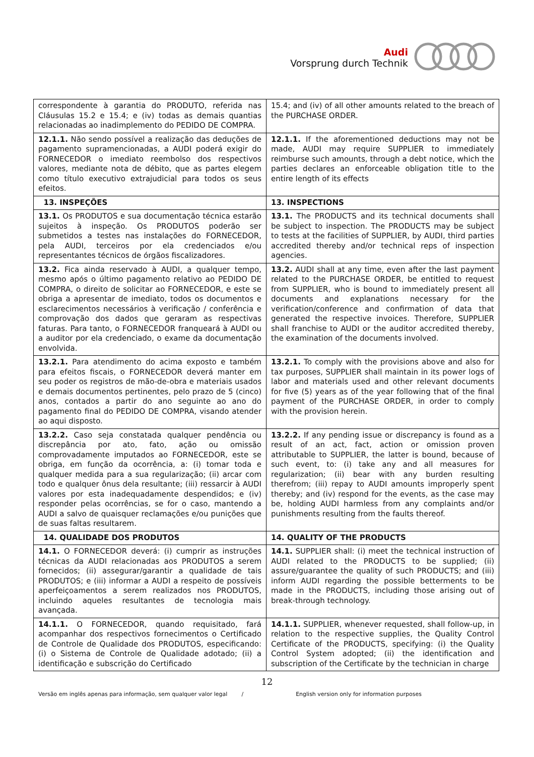Audi
Vorsprung durch Technik
| correspondente à garantia do PRODUTO, referida nas Cláusulas 15.2 e 15.4; e (iv) todas as demais quantias relacionadas ao inadimplemento do PEDIDO DE COMPRA. | 15.4; and (iv) of all other amounts related to the breach of the PURCHASE ORDER. |
| 12.1.1. Não sendo possível a realização das deduções de pagamento supramencionadas, a AUDI poderá exigir do FORNECEDOR o imediato reembolso dos respectivos valores, mediante nota de débito, que as partes elegem como título executivo extrajudicial para todos os seus efeitos. | 12.1.1. If the aforementioned deductions may not be made, AUDI may require SUPPLIER to immediately reimburse such amounts, through a debt notice, which the parties declares an enforceable obligation title to the entire length of its effects |
| 13. INSPEÇÕES | 13. INSPECTIONS |
| 13.1. Os PRODUTOS e sua documentação técnica estarão sujeitos à inspeção. Os PRODUTOS poderão ser submetidos a testes nas instalações do FORNECEDOR, pela AUDI, terceiros por ela credenciados e/ou representantes técnicos de órgãos fiscalizadores. | 13.1. The PRODUCTS and its technical documents shall be subject to inspection. The PRODUCTS may be subject to tests at the facilities of SUPPLIER, by AUDI, third parties accredited thereby and/or technical reps of inspection agencies. |
| 13.2. Fica ainda reservado à AUDI, a qualquer tempo, mesmo após o último pagamento relativo ao PEDIDO DE COMPRA, o direito de solicitar ao FORNECEDOR, e este se obriga a apresentar de imediato, todos os documentos e esclarecimentos necessários à verificação / conferência e comprovação dos dados que geraram as respectivas faturas. Para tanto, o FORNECEDOR franqueará à AUDI ou a auditor por ela credenciado, o exame da documentação envolvida. | 13.2. AUDI shall at any time, even after the last payment related to the PURCHASE ORDER, be entitled to request from SUPPLIER, who is bound to immediately present all documents and explanations necessary for the verification/conference and confirmation of data that generated the respective invoices. Therefore, SUPPLIER shall franchise to AUDI or the auditor accredited thereby, the examination of the documents involved. |
| 13.2.1. Para atendimento do acima exposto e também para efeitos fiscais, o FORNECEDOR deverá manter em seu poder os registros de mão-de-obra e materiais usados e demais documentos pertinentes, pelo prazo de 5 (cinco) anos, contados a partir do ano seguinte ao ano do pagamento final do PEDIDO DE COMPRA, visando atender ao aqui disposto. | 13.2.1. To comply with the provisions above and also for tax purposes, SUPPLIER shall maintain in its power logs of labor and materials used and other relevant documents for five (5) years as of the year following that of the final payment of the PURCHASE ORDER, in order to comply with the provision herein. |
| 13.2.2. Caso seja constatada qualquer pendência ou discrepância por ato, fato, ação ou omissão comprovadamente imputados ao FORNECEDOR, este se obriga, em função da ocorrência, a: (i) tomar toda e qualquer medida para a sua regularização; (ii) arcar com todo e qualquer ônus dela resultante; (iii) ressarcir à AUDI valores por esta inadequadamente despendidos; e (iv) responder pelas ocorrências, se for o caso, mantendo a AUDI a salvo de quaisquer reclamações e/ou punições que de suas faltas resultarem. | 13.2.2. If any pending issue or discrepancy is found as a result of an act, fact, action or omission proven attributable to SUPPLIER, the latter is bound, because of such event, to: (i) take any and all measures for regularization; (ii) bear with any burden resulting therefrom; (iii) repay to AUDI amounts improperly spent thereby; and (iv) respond for the events, as the case may be, holding AUDI harmless from any complaints and/or punishments resulting from the faults thereof. |
| 14. QUALIDADE DOS PRODUTOS | 14. QUALITY OF THE PRODUCTS |
| 14.1. O FORNECEDOR deverá: (i) cumprir as instruções técnicas da AUDI relacionadas aos PRODUTOS a serem fornecidos; (ii) assegurar/garantir a qualidade de tais PRODUTOS; e (iii) informar a AUDI a respeito de possíveis aperfeiçoamentos a serem realizados nos PRODUTOS, incluindo aqueles resultantes de tecnologia mais avançada. | 14.1. SUPPLIER shall: (i) meet the technical instruction of AUDI related to the PRODUCTS to be supplied; (ii) assure/guarantee the quality of such PRODUCTS; and (iii) inform AUDI regarding the possible betterments to be made in the PRODUCTS, including those arising out of break-through technology. |
| 14.1.1. O FORNECEDOR, quando requisitado, fará acompanhar dos respectivos fornecimentos o Certificado de Controle de Qualidade dos PRODUTOS, especificando: (i) o Sistema de Controle de Qualidade adotado; (ii) a identificação e subscrição do Certificado | 14.1.1. SUPPLIER, whenever requested, shall follow-up, in relation to the respective supplies, the Quality Control Certificate of the PRODUCTS, specifying: (i) the Quality Control System adopted; (ii) the identification and subscription of the Certificate by the technician in charge |
12
Versão em inglês apenas para informação, sem qualquer valor legal / English version only for information purposes